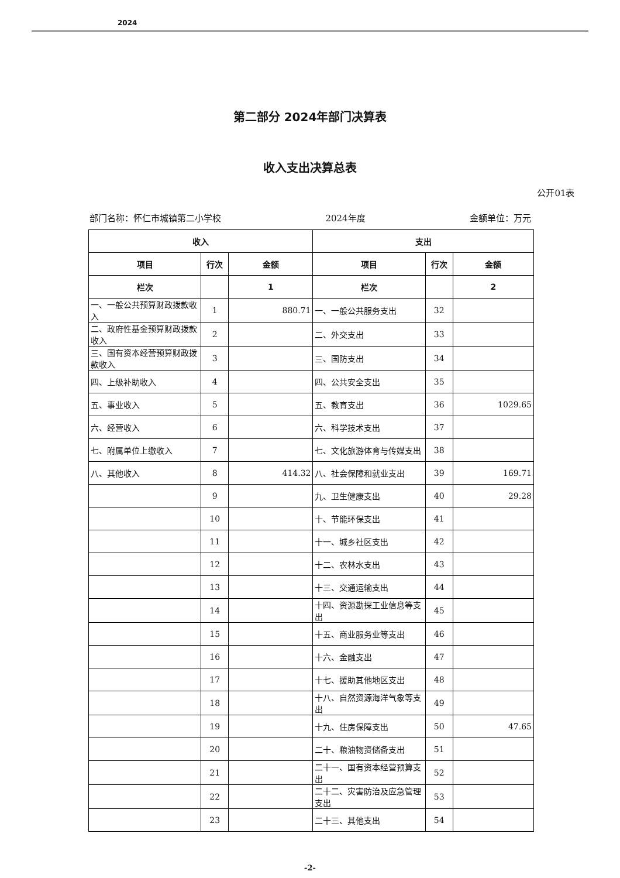2024
第二部分 2024年部门决算表
收入支出决算总表
公开01表
部门名称：怀仁市城镇第二小学校 2024年度 金额单位：万元
| 收入 | | | 支出 | | |
| --- | --- | --- | --- | --- | --- |
| 项目 | 行次 | 金额 | 项目 | 行次 | 金额 |
| 栏次 | | 1 | 栏次 | | 2 |
| 一、一般公共预算财政拨款收入 | 1 | 880.71 | 一、一般公共服务支出 | 32 | |
| 二、政府性基金预算财政拨款收入 | 2 | | 二、外交支出 | 33 | |
| 三、国有资本经营预算财政拨款收入 | 3 | | 三、国防支出 | 34 | |
| 四、上级补助收入 | 4 | | 四、公共安全支出 | 35 | |
| 五、事业收入 | 5 | | 五、教育支出 | 36 | 1029.65 |
| 六、经营收入 | 6 | | 六、科学技术支出 | 37 | |
| 七、附属单位上缴收入 | 7 | | 七、文化旅游体育与传媒支出 | 38 | |
| 八、其他收入 | 8 | 414.32 | 八、社会保障和就业支出 | 39 | 169.71 |
| | 9 | | 九、卫生健康支出 | 40 | 29.28 |
| | 10 | | 十、节能环保支出 | 41 | |
| | 11 | | 十一、城乡社区支出 | 42 | |
| | 12 | | 十二、农林水支出 | 43 | |
| | 13 | | 十三、交通运输支出 | 44 | |
| | 14 | | 十四、资源勘探工业信息等支出 | 45 | |
| | 15 | | 十五、商业服务业等支出 | 46 | |
| | 16 | | 十六、金融支出 | 47 | |
| | 17 | | 十七、援助其他地区支出 | 48 | |
| | 18 | | 十八、自然资源海洋气象等支出 | 49 | |
| | 19 | | 十九、住房保障支出 | 50 | 47.65 |
| | 20 | | 二十、粮油物资储备支出 | 51 | |
| | 21 | | 二十一、国有资本经营预算支出 | 52 | |
| | 22 | | 二十二、灾害防治及应急管理支出 | 53 | |
| | 23 | | 二十三、其他支出 | 54 | |
-2-